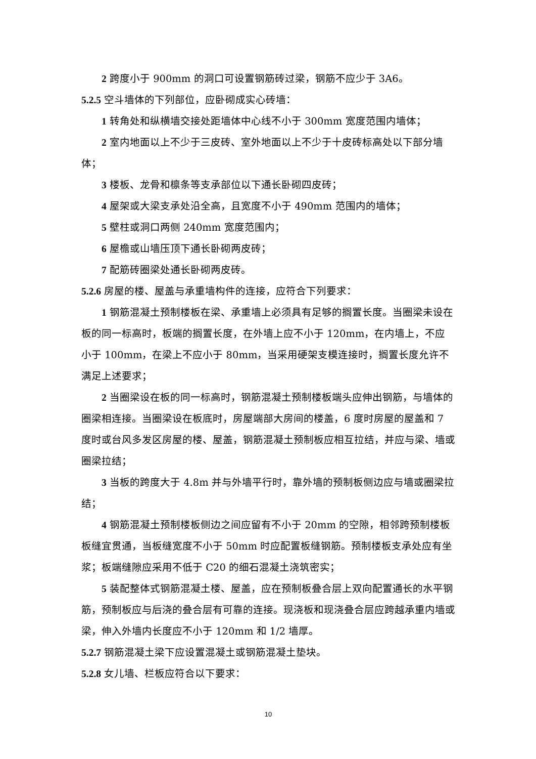2 跨度小于 900mm 的洞口可设置钢筋砖过梁，钢筋不应少于 3A6。
5.2.5 空斗墙体的下列部位，应卧砌成实心砖墙：
1 转角处和纵横墙交接处距墙体中心线不小于 300mm 宽度范围内墙体；
2 室内地面以上不少于三皮砖、室外地面以上不少于十皮砖标高处以下部分墙体；
3 楼板、龙骨和檩条等支承部位以下通长卧砌四皮砖；
4 屋架或大梁支承处沿全高，且宽度不小于 490mm 范围内的墙体；
5 壁柱或洞口两侧 240mm 宽度范围内；
6 屋檐或山墙压顶下通长卧砌两皮砖；
7 配筋砖圈梁处通长卧砌两皮砖。
5.2.6 房屋的楼、屋盖与承重墙构件的连接，应符合下列要求：
1 钢筋混凝土预制楼板在梁、承重墙上必须具有足够的搁置长度。当圈梁未设在板的同一标高时，板端的搁置长度，在外墙上应不小于 120mm，在内墙上，不应小于 100mm，在梁上不应小于 80mm，当采用硬架支模连接时，搁置长度允许不满足上述要求；
2 当圈梁设在板的同一标高时，钢筋混凝土预制楼板端头应伸出钢筋，与墙体的圈梁相连接。当圈梁设在板底时，房屋端部大房间的楼盖，6 度时房屋的屋盖和 7 度时或台风多发区房屋的楼、屋盖，钢筋混凝土预制板应相互拉结，并应与梁、墙或圈梁拉结；
3 当板的跨度大于 4.8m 并与外墙平行时，靠外墙的预制板侧边应与墙或圈梁拉结；
4 钢筋混凝土预制楼板侧边之间应留有不小于 20mm 的空隙，相邻跨预制楼板板缝宜贯通，当板缝宽度不小于 50mm 时应配置板缝钢筋。预制楼板支承处应有坐浆；板端缝隙应采用不低于 C20 的细石混凝土浇筑密实；
5 装配整体式钢筋混凝土楼、屋盖，应在预制板叠合层上双向配置通长的水平钢筋，预制板应与后浇的叠合层有可靠的连接。现浇板和现浇叠合层应跨越承重内墙或梁，伸入外墙内长度应不小于 120mm 和 1/2 墙厚。
5.2.7 钢筋混凝土梁下应设置混凝土或钢筋混凝土垫块。
5.2.8 女儿墙、栏板应符合以下要求：
10